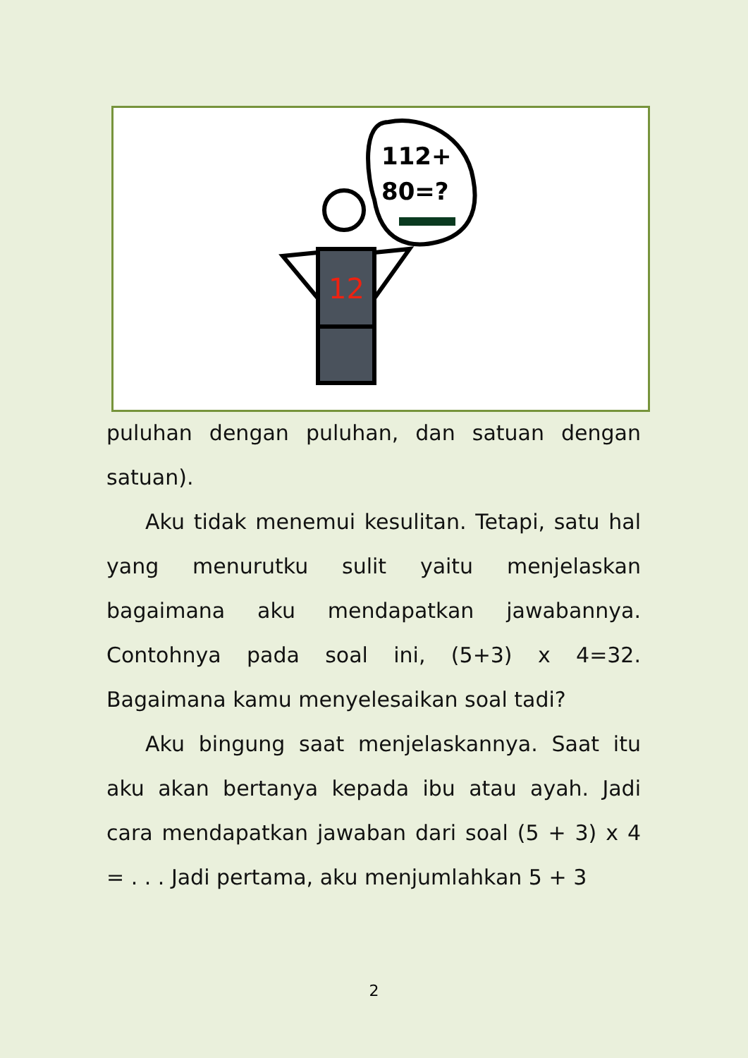112+
80=?
12
puluhan dengan puluhan, dan satuan dengan satuan).
Aku tidak menemui kesulitan. Tetapi, satu hal yang menurutku sulit yaitu menjelaskan bagaimana aku mendapatkan jawabannya. Contohnya pada soal ini, (5+3) x 4=32. Bagaimana kamu menyelesaikan soal tadi?
Aku bingung saat menjelaskannya. Saat itu aku akan bertanya kepada ibu atau ayah. Jadi cara mendapatkan jawaban dari soal (5 + 3) x 4 = . . . Jadi pertama, aku menjumlahkan 5 + 3
2